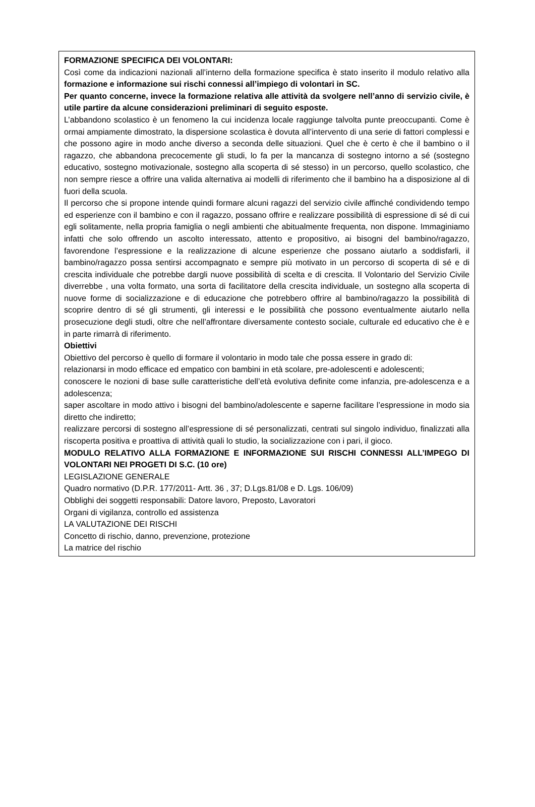FORMAZIONE SPECIFICA DEI VOLONTARI:
Così come da indicazioni nazionali all’interno della formazione specifica è stato inserito il modulo relativo alla formazione e informazione sui rischi connessi all’impiego di volontari in SC.
Per quanto concerne, invece la formazione relativa alle attività da svolgere nell’anno di servizio civile, è utile partire da alcune considerazioni preliminari di seguito esposte.
L’abbandono scolastico è un fenomeno la cui incidenza locale raggiunge talvolta punte preoccupanti. Come è ormai ampiamente dimostrato, la dispersione scolastica è dovuta all’intervento di una serie di fattori complessi e che possono agire in modo anche diverso a seconda delle situazioni. Quel che è certo è che il bambino o il ragazzo, che abbandona precocemente gli studi, lo fa per la mancanza di sostegno intorno a sé (sostegno educativo, sostegno motivazionale, sostegno alla scoperta di sé stesso) in un percorso, quello scolastico, che non sempre riesce a offrire una valida alternativa ai modelli di riferimento che il bambino ha a disposizione al di fuori della scuola.
Il percorso che si propone intende quindi formare alcuni ragazzi del servizio civile affinché condividendo tempo ed esperienze con il bambino e con il ragazzo, possano offrire e realizzare possibilità di espressione di sé di cui egli solitamente, nella propria famiglia o negli ambienti che abitualmente frequenta, non dispone. Immaginiamo infatti che solo offrendo un ascolto interessato, attento e propositivo, ai bisogni del bambino/ragazzo, favorendone l’espressione e la realizzazione di alcune esperienze che possano aiutarlo a soddisfarli, il bambino/ragazzo possa sentirsi accompagnato e sempre più motivato in un percorso di scoperta di sé e di crescita individuale che potrebbe dargli nuove possibilità di scelta e di crescita. Il Volontario del Servizio Civile diverrebbe , una volta formato, una sorta di facilitatore della crescita individuale, un sostegno alla scoperta di nuove forme di socializzazione e di educazione che potrebbero offrire al bambino/ragazzo la possibilità di scoprire dentro di sé gli strumenti, gli interessi e le possibilità che possono eventualmente aiutarlo nella prosecuzione degli studi, oltre che nell’affrontare diversamente contesto sociale, culturale ed educativo che è e in parte rimarrà di riferimento.
Obiettivi
Obiettivo del percorso è quello di formare il volontario in modo tale che possa essere in grado di:
relazionarsi in modo efficace ed empatico con bambini in età scolare, pre-adolescenti e adolescenti;
conoscere le nozioni di base sulle caratteristiche dell’età evolutiva definite come infanzia, pre-adolescenza e a adolescenza;
saper ascoltare in modo attivo i bisogni del bambino/adolescente e saperne facilitare l’espressione in modo sia diretto che indiretto;
realizzare percorsi di sostegno all’espressione di sé personalizzati, centrati sul singolo individuo, finalizzati alla riscoperta positiva e proattiva di attività quali lo studio, la socializzazione con i pari, il gioco.
MODULO RELATIVO ALLA FORMAZIONE E INFORMAZIONE SUI RISCHI CONNESSI ALL’IMPEGO DI VOLONTARI NEI PROGETI DI S.C. (10 ore)
LEGISLAZIONE GENERALE
Quadro normativo (D.P.R. 177/2011- Artt. 36 , 37; D.Lgs.81/08 e D. Lgs. 106/09)
Obblighi dei soggetti responsabili: Datore lavoro, Preposto, Lavoratori
Organi di vigilanza, controllo ed assistenza
LA VALUTAZIONE DEI RISCHI
Concetto di rischio, danno, prevenzione, protezione
La matrice del rischio